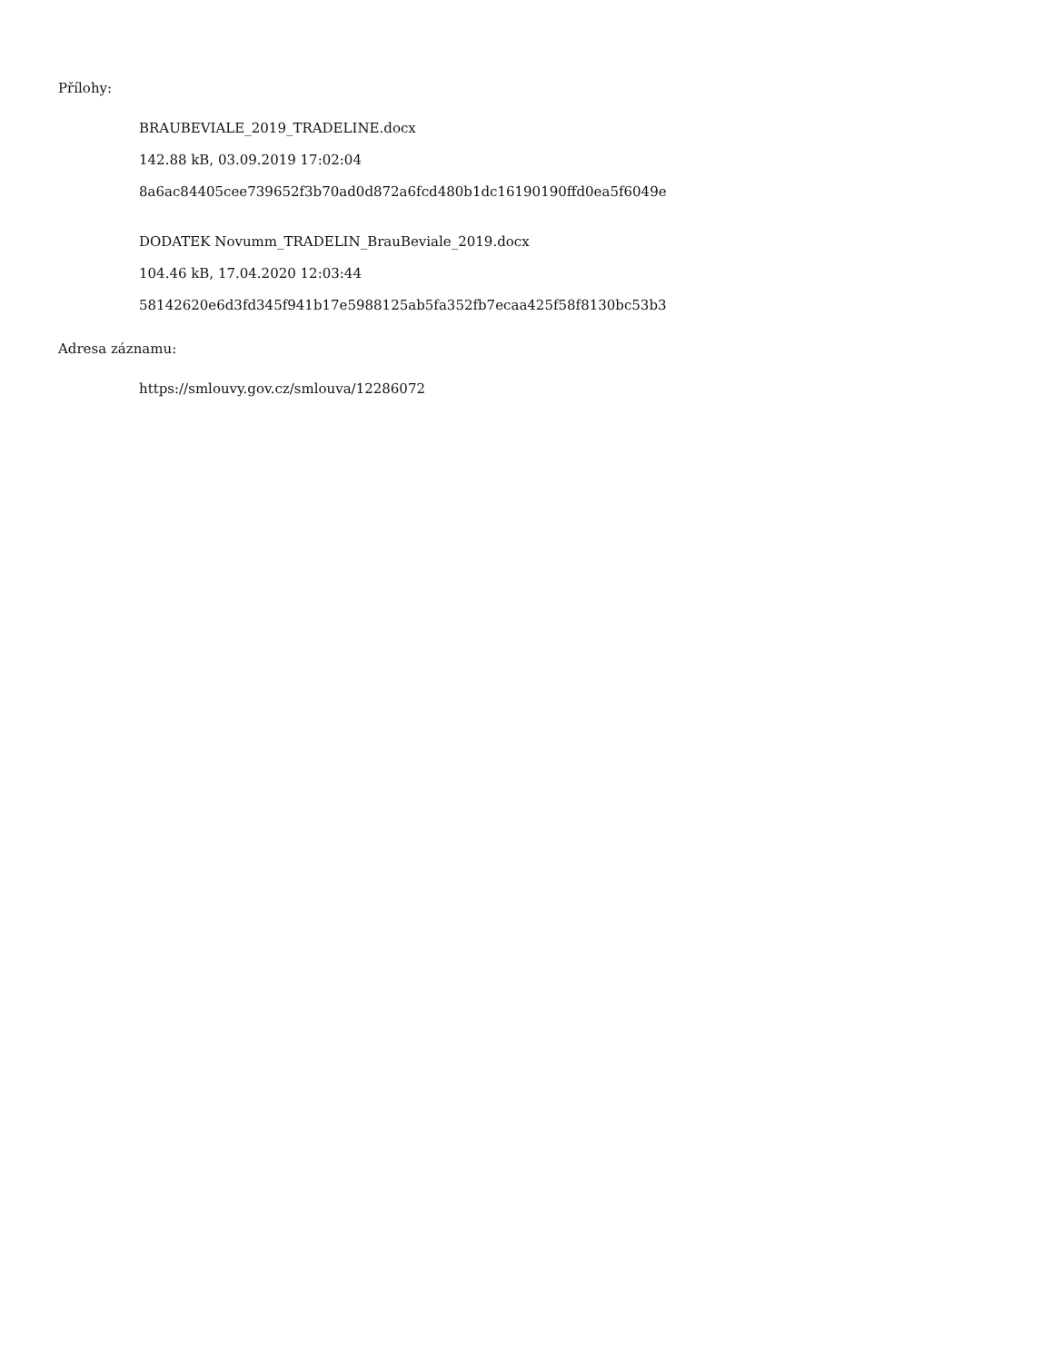Přílohy:
BRAUBEVIALE_2019_TRADELINE.docx
142.88 kB, 03.09.2019 17:02:04
8a6ac84405cee739652f3b70ad0d872a6fcd480b1dc16190190ffd0ea5f6049e
DODATEK Novumm_TRADELIN_BrauBeviale_2019.docx
104.46 kB, 17.04.2020 12:03:44
58142620e6d3fd345f941b17e5988125ab5fa352fb7ecaa425f58f8130bc53b3
Adresa záznamu:
https://smlouvy.gov.cz/smlouva/12286072